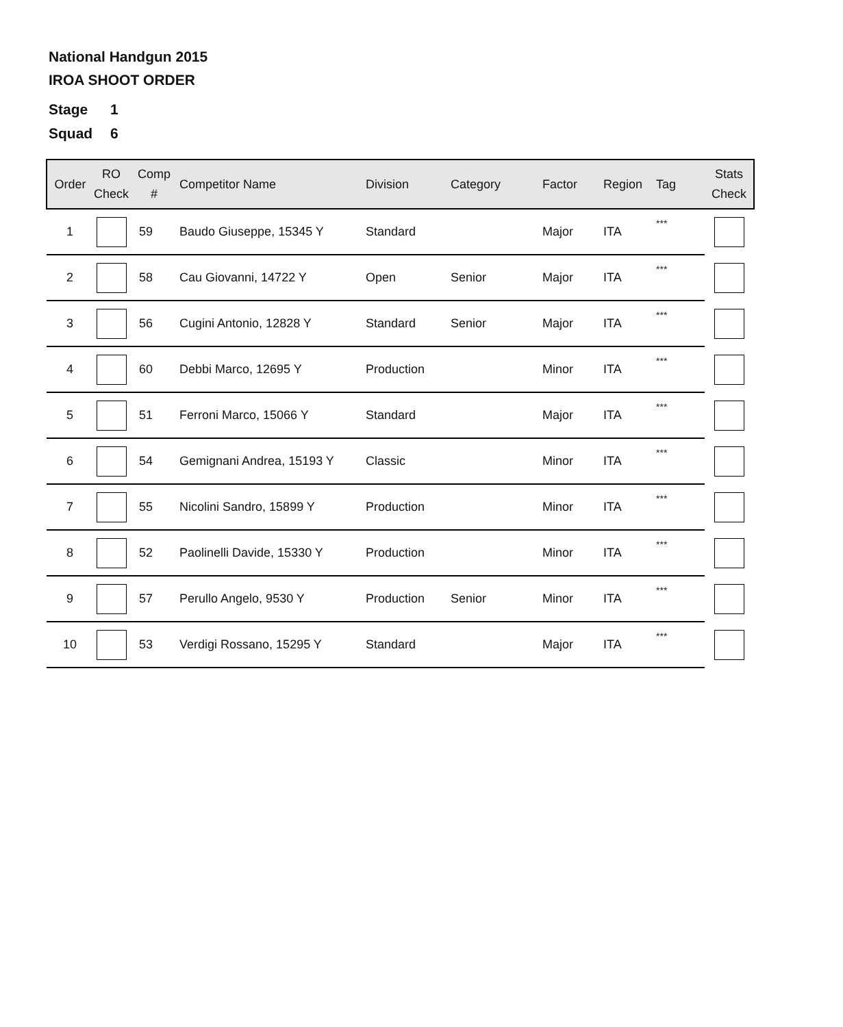National Handgun 2015
IROA SHOOT ORDER
Stage 1
Squad 6
| Order | RO Check | Comp # | Competitor Name | Division | Category | Factor | Region | Tag | Stats Check |
| --- | --- | --- | --- | --- | --- | --- | --- | --- | --- |
| 1 | | 59 | Baudo Giuseppe, 15345 Y | Standard | | Major | ITA | *** | |
| 2 | | 58 | Cau Giovanni, 14722 Y | Open | Senior | Major | ITA | *** | |
| 3 | | 56 | Cugini Antonio, 12828 Y | Standard | Senior | Major | ITA | *** | |
| 4 | | 60 | Debbi Marco, 12695 Y | Production | | Minor | ITA | *** | |
| 5 | | 51 | Ferroni Marco, 15066 Y | Standard | | Major | ITA | *** | |
| 6 | | 54 | Gemignani Andrea, 15193 Y | Classic | | Minor | ITA | *** | |
| 7 | | 55 | Nicolini Sandro, 15899 Y | Production | | Minor | ITA | *** | |
| 8 | | 52 | Paolinelli Davide, 15330 Y | Production | | Minor | ITA | *** | |
| 9 | | 57 | Perullo Angelo, 9530 Y | Production | Senior | Minor | ITA | *** | |
| 10 | | 53 | Verdigi Rossano, 15295 Y | Standard | | Major | ITA | *** | |